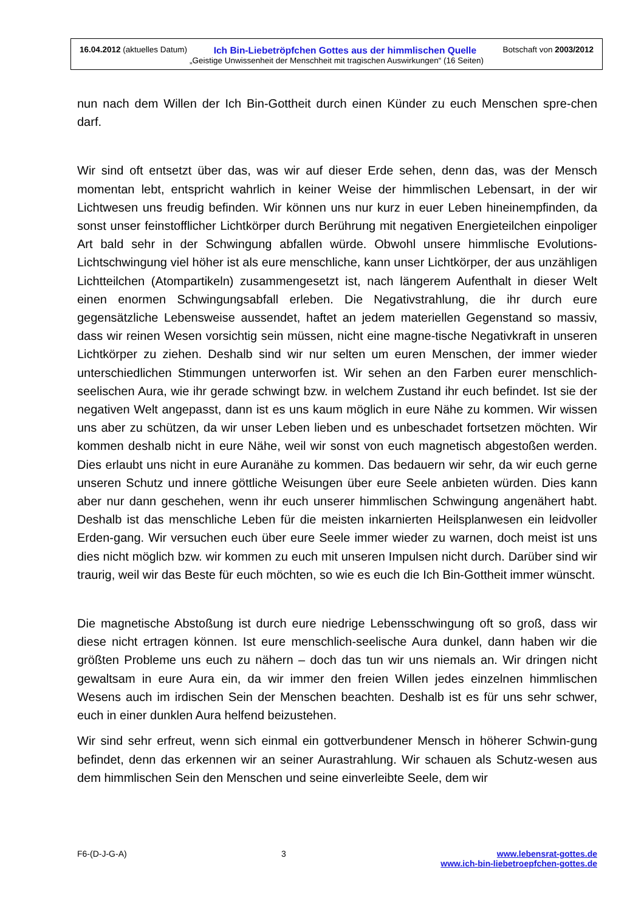16.04.2012 (aktuelles Datum) Ich Bin-Liebetröpfchen Gottes aus der himmlischen Quelle Botschaft von 2003/2012
„Geistige Unwissenheit der Menschheit mit tragischen Auswirkungen“ (16 Seiten)
nun nach dem Willen der Ich Bin-Gottheit durch einen Künder zu euch Menschen spre-chen darf.
Wir sind oft entsetzt über das, was wir auf dieser Erde sehen, denn das, was der Mensch momentan lebt, entspricht wahrlich in keiner Weise der himmlischen Lebensart, in der wir Lichtwesen uns freudig befinden. Wir können uns nur kurz in euer Leben hineinempfinden, da sonst unser feinstofflicher Lichtkörper durch Berührung mit negativen Energieteilchen einpoliger Art bald sehr in der Schwingung abfallen würde. Obwohl unsere himmlische Evolutions-Lichtschwingung viel höher ist als eure menschliche, kann unser Lichtkörper, der aus unzähligen Lichtteilchen (Atompartikeln) zusammengesetzt ist, nach längerem Aufenthalt in dieser Welt einen enormen Schwingungsabfall erleben. Die Negativstrahlung, die ihr durch eure gegensätzliche Lebensweise aussendet, haftet an jedem materiellen Gegenstand so massiv, dass wir reinen Wesen vorsichtig sein müssen, nicht eine magne-tische Negativkraft in unseren Lichtkörper zu ziehen. Deshalb sind wir nur selten um euren Menschen, der immer wieder unterschiedlichen Stimmungen unterworfen ist. Wir sehen an den Farben eurer menschlich-seelischen Aura, wie ihr gerade schwingt bzw. in welchem Zustand ihr euch befindet. Ist sie der negativen Welt angepasst, dann ist es uns kaum möglich in eure Nähe zu kommen. Wir wissen uns aber zu schützen, da wir unser Leben lieben und es unbeschadet fortsetzen möchten. Wir kommen deshalb nicht in eure Nähe, weil wir sonst von euch magnetisch abgestoßen werden. Dies erlaubt uns nicht in eure Auranähe zu kommen. Das bedauern wir sehr, da wir euch gerne unseren Schutz und innere göttliche Weisungen über eure Seele anbieten würden. Dies kann aber nur dann geschehen, wenn ihr euch unserer himmlischen Schwingung angenähert habt. Deshalb ist das menschliche Leben für die meisten inkarnierten Heilsplanwesen ein leidvoller Erden-gang. Wir versuchen euch über eure Seele immer wieder zu warnen, doch meist ist uns dies nicht möglich bzw. wir kommen zu euch mit unseren Impulsen nicht durch. Darüber sind wir traurig, weil wir das Beste für euch möchten, so wie es euch die Ich Bin-Gottheit immer wünscht.
Die magnetische Abstoßung ist durch eure niedrige Lebensschwingung oft so groß, dass wir diese nicht ertragen können. Ist eure menschlich-seelische Aura dunkel, dann haben wir die größten Probleme uns euch zu nähern – doch das tun wir uns niemals an. Wir dringen nicht gewaltsam in eure Aura ein, da wir immer den freien Willen jedes einzelnen himmlischen Wesens auch im irdischen Sein der Menschen beachten. Deshalb ist es für uns sehr schwer, euch in einer dunklen Aura helfend beizustehen.
Wir sind sehr erfreut, wenn sich einmal ein gottverbundener Mensch in höherer Schwin-gung befindet, denn das erkennen wir an seiner Aurastrahlung. Wir schauen als Schutz-wesen aus dem himmlischen Sein den Menschen und seine einverleibte Seele, dem wir
F6-(D-J-G-A) 3 www.lebensrat-gottes.de
www.ich-bin-liebetroepfchen-gottes.de